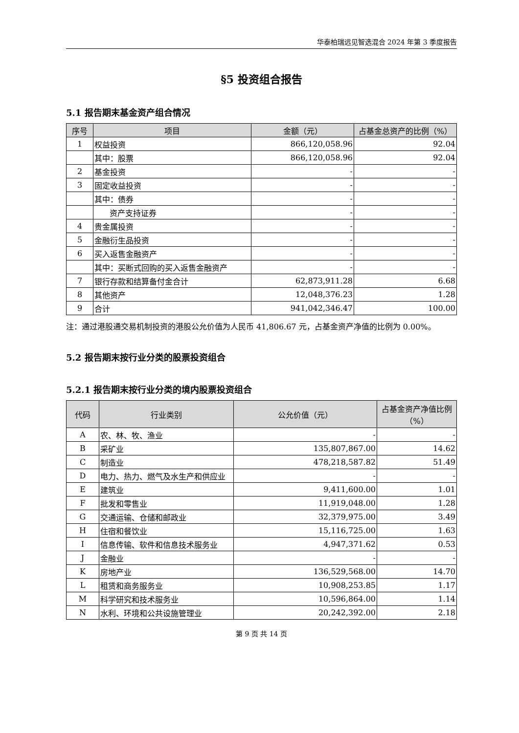华泰柏瑞远见智选混合 2024 年第 3 季度报告
§5 投资组合报告
5.1 报告期末基金资产组合情况
| 序号 | 项目 | 金额（元） | 占基金总资产的比例（%） |
| --- | --- | --- | --- |
| 1 | 权益投资 | 866,120,058.96 | 92.04 |
| | 其中：股票 | 866,120,058.96 | 92.04 |
| 2 | 基金投资 | - | - |
| 3 | 固定收益投资 | - | - |
| | 其中：债券 | - | - |
| | 资产支持证券 | - | - |
| 4 | 贵金属投资 | - | - |
| 5 | 金融衍生品投资 | - | - |
| 6 | 买入返售金融资产 | - | - |
| | 其中：买断式回购的买入返售金融资产 | - | - |
| 7 | 银行存款和结算备付金合计 | 62,873,911.28 | 6.68 |
| 8 | 其他资产 | 12,048,376.23 | 1.28 |
| 9 | 合计 | 941,042,346.47 | 100.00 |
注：通过港股通交易机制投资的港股公允价值为人民币 41,806.67 元，占基金资产净值的比例为 0.00%。
5.2 报告期末按行业分类的股票投资组合
5.2.1 报告期末按行业分类的境内股票投资组合
| 代码 | 行业类别 | 公允价值（元） | 占基金资产净值比例（%） |
| --- | --- | --- | --- |
| A | 农、林、牧、渔业 | - | - |
| B | 采矿业 | 135,807,867.00 | 14.62 |
| C | 制造业 | 478,218,587.82 | 51.49 |
| D | 电力、热力、燃气及水生产和供应业 | - | - |
| E | 建筑业 | 9,411,600.00 | 1.01 |
| F | 批发和零售业 | 11,919,048.00 | 1.28 |
| G | 交通运输、仓储和邮政业 | 32,379,975.00 | 3.49 |
| H | 住宿和餐饮业 | 15,116,725.00 | 1.63 |
| I | 信息传输、软件和信息技术服务业 | 4,947,371.62 | 0.53 |
| J | 金融业 | - | - |
| K | 房地产业 | 136,529,568.00 | 14.70 |
| L | 租赁和商务服务业 | 10,908,253.85 | 1.17 |
| M | 科学研究和技术服务业 | 10,596,864.00 | 1.14 |
| N | 水利、环境和公共设施管理业 | 20,242,392.00 | 2.18 |
第 9 页 共 14 页